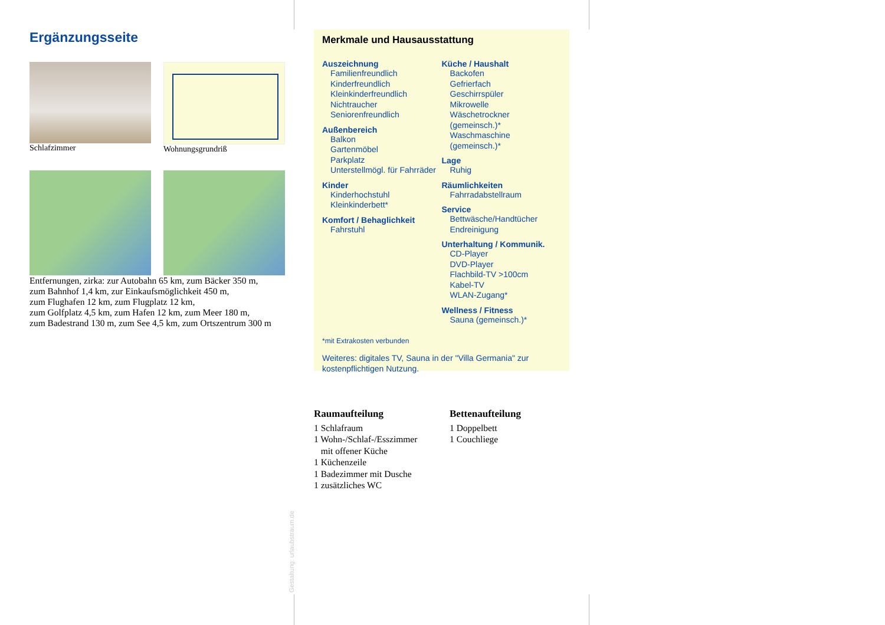Ergänzungsseite
Schlafzimmer
Wohnungsgrundriß
Entfernungen, zirka: zur Autobahn 65 km, zum Bäcker 350 m,
zum Bahnhof 1,4 km, zur Einkaufsmöglichkeit 450 m,
zum Flughafen 12 km, zum Flugplatz 12 km,
zum Golfplatz 4,5 km, zum Hafen 12 km, zum Meer 180 m,
zum Badestrand 130 m, zum See 4,5 km, zum Ortszentrum 300 m
Merkmale und Hausausstattung
Auszeichnung
Familienfreundlich
Kinderfreundlich
Kleinkinderfreundlich
Nichtraucher
Seniorenfreundlich
Außenbereich
Balkon
Gartenmöbel
Parkplatz
Unterstellmögl. für Fahrräder
Kinder
Kinderhochstuhl
Kleinkinderbett*
Komfort / Behaglichkeit
Fahrstuhl
Küche / Haushalt
Backofen
Gefrierfach
Geschirrspüler
Mikrowelle
Wäschetrockner (gemeinsch.)*
Waschmaschine (gemeinsch.)*
Lage
Ruhig
Räumlichkeiten
Fahrradabstellraum
Service
Bettwäsche/Handtücher
Endreinigung
Unterhaltung / Kommunik.
CD-Player
DVD-Player
Flachbild-TV >100cm
Kabel-TV
WLAN-Zugang*
Wellness / Fitness
Sauna (gemeinsch.)*
*mit Extrakosten verbunden
Weiteres: digitales TV, Sauna in der "Villa Germania" zur kostenpflichtigen Nutzung.
Raumaufteilung
1 Schlafraum
1 Wohn-/Schlaf-/Esszimmer
mit offener Küche
1 Küchenzeile
1 Badezimmer mit Dusche
1 zusätzliches WC
Bettenaufteilung
1 Doppelbett
1 Couchliege
Gestaltung: urlaubstraum.de